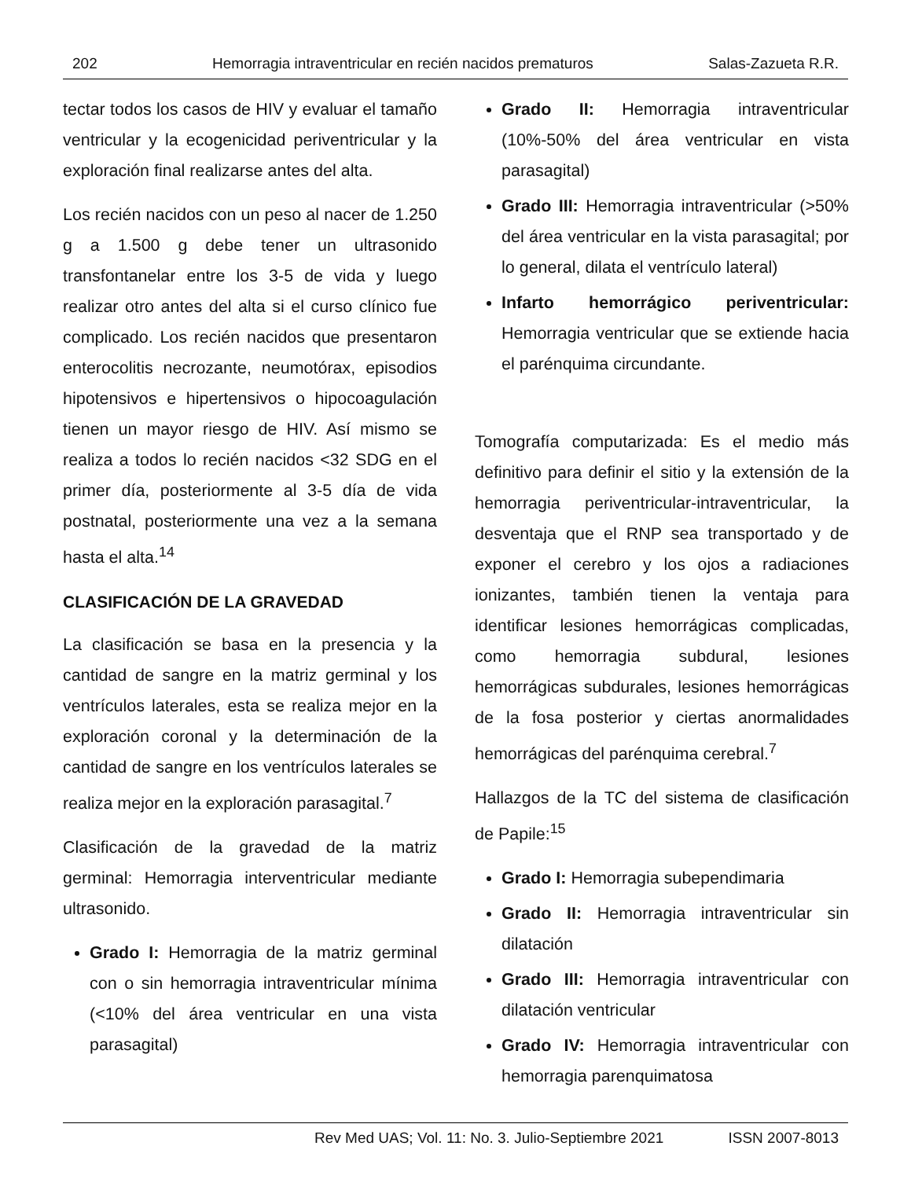202 Hemorragia intraventricular en recién nacidos prematuros Salas-Zazueta R.R.
tectar todos los casos de HIV y evaluar el tamaño ventricular y la ecogenicidad periventricular y la exploración final realizarse antes del alta.
Los recién nacidos con un peso al nacer de 1.250 g a 1.500 g debe tener un ultrasonido transfontanelar entre los 3-5 de vida y luego realizar otro antes del alta si el curso clínico fue complicado. Los recién nacidos que presentaron enterocolitis necrozante, neumotórax, episodios hipotensivos e hipertensivos o hipocoagulación tienen un mayor riesgo de HIV. Así mismo se realiza a todos lo recién nacidos <32 SDG en el primer día, posteriormente al 3-5 día de vida postnatal, posteriormente una vez a la semana hasta el alta.<sup>14</sup>
CLASIFICACIÓN DE LA GRAVEDAD
La clasificación se basa en la presencia y la cantidad de sangre en la matriz germinal y los ventrículos laterales, esta se realiza mejor en la exploración coronal y la determinación de la cantidad de sangre en los ventrículos laterales se realiza mejor en la exploración parasagital.<sup>7</sup>
Clasificación de la gravedad de la matriz germinal: Hemorragia interventricular mediante ultrasonido.
Grado I: Hemorragia de la matriz germinal con o sin hemorragia intraventricular mínima (<10% del área ventricular en una vista parasagital)
Grado II: Hemorragia intraventricular (10%-50% del área ventricular en vista parasagital)
Grado III: Hemorragia intraventricular (>50% del área ventricular en la vista parasagital; por lo general, dilata el ventrículo lateral)
Infarto hemorrágico periventricular: Hemorragia ventricular que se extiende hacia el parénquima circundante.
Tomografía computarizada: Es el medio más definitivo para definir el sitio y la extensión de la hemorragia periventricular-intraventricular, la desventaja que el RNP sea transportado y de exponer el cerebro y los ojos a radiaciones ionizantes, también tienen la ventaja para identificar lesiones hemorrágicas complicadas, como hemorragia subdural, lesiones hemorrágicas subdurales, lesiones hemorrágicas de la fosa posterior y ciertas anormalidades hemorrágicas del parénquima cerebral.<sup>7</sup>
Hallazgos de la TC del sistema de clasificación de Papile:<sup>15</sup>
Grado I: Hemorragia subependimaria
Grado II: Hemorragia intraventricular sin dilatación
Grado III: Hemorragia intraventricular con dilatación ventricular
Grado IV: Hemorragia intraventricular con hemorragia parenquimatosa
Rev Med UAS; Vol. 11: No. 3. Julio-Septiembre 2021 ISSN 2007-8013